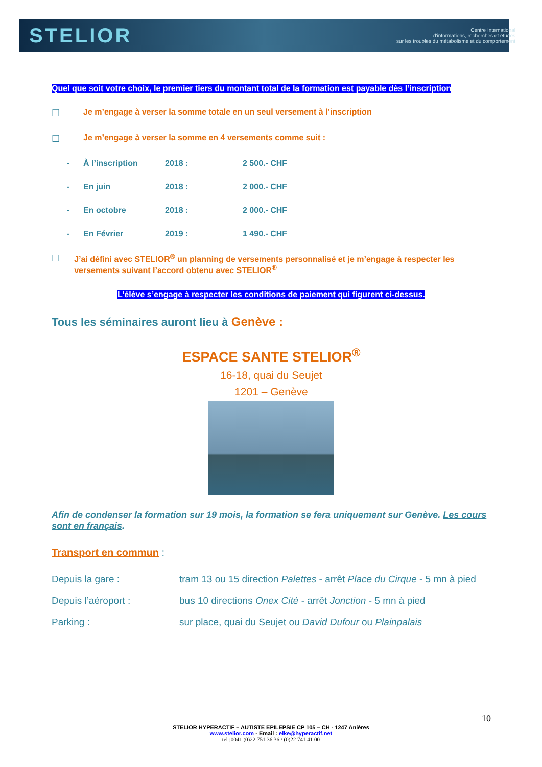STELIOR
Centre International
d'informations, recherches et études
sur les troubles du métabolisme et du comportement
Quel que soit votre choix, le premier tiers du montant total de la formation est payable dès l’inscription
☐ Je m’engage à verser la somme totale en un seul versement à l’inscription
☐ Je m’engage à verser la somme en 4 versements comme suit :
- À l’inscription 2018 : 2 500.- CHF
- En juin 2018 : 2 000.- CHF
- En octobre 2018 : 2 000.- CHF
- En Février 2019 : 1 490.- CHF
☐ J’ai défini avec STELIOR<sup>®</sup> un planning de versements personnalisé et je m’engage à respecter les versements suivant l’accord obtenu avec STELIOR<sup>®</sup>
L’élève s’engage à respecter les conditions de paiement qui figurent ci-dessus.
Tous les séminaires auront lieu à Genève :
ESPACE SANTE STELIOR<sup>®</sup>
16-18, quai du Seujet
1201 – Genève
Afin de condenser la formation sur 19 mois, la formation se fera uniquement sur Genève. Les cours sont en français.
Transport en commun :
| Depuis la gare : | tram 13 ou 15 direction Palettes - arrêt Place du Cirque - 5 mn à pied |
| Depuis l’aéroport : | bus 10 directions Onex Cité - arrêt Jonction - 5 mn à pied |
| Parking : | sur place, quai du Seujet ou David Dufour ou Plainpalais |
10
STELIOR HYPERACTIF – AUTISTE EPILEPSIE CP 105 – CH - 1247 Anières
www.stelior.com - Email : elke@hyperactif.net
tel :0041 (0)22 751 36 36 / (0)22 741 41 00